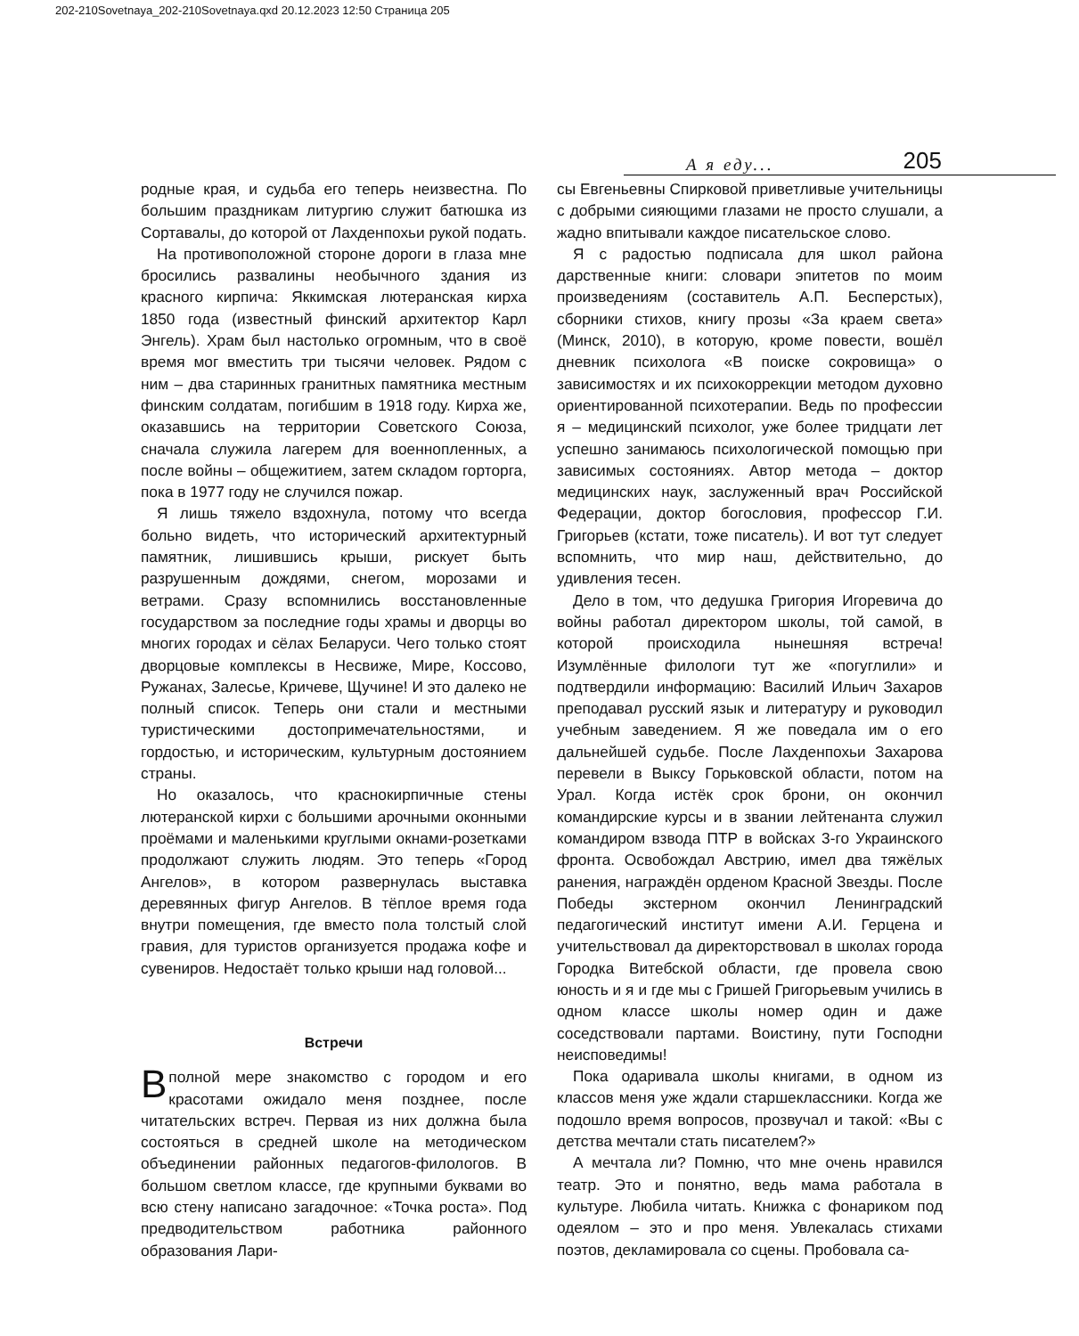202-210Sovetnaya_202-210Sovetnaya.qxd 20.12.2023 12:50 Страница 205
А я еду... 205
родные края, и судьба его теперь неизвестна. По большим праздникам литургию служит батюшка из Сортавалы, до которой от Лахденпохьи рукой подать.
На противоположной стороне дороги в глаза мне бросились развалины необычного здания из красного кирпича: Яккимская лютеранская кирха 1850 года (известный финский архитектор Карл Энгель). Храм был настолько огромным, что в своё время мог вместить три тысячи человек. Рядом с ним – два старинных гранитных памятника местным финским солдатам, погибшим в 1918 году. Кирха же, оказавшись на территории Советского Союза, сначала служила лагерем для военнопленных, а после войны – общежитием, затем складом горторга, пока в 1977 году не случился пожар.
Я лишь тяжело вздохнула, потому что всегда больно видеть, что исторический архитектурный памятник, лишившись крыши, рискует быть разрушенным дождями, снегом, морозами и ветрами. Сразу вспомнились восстановленные государством за последние годы храмы и дворцы во многих городах и сёлах Беларуси. Чего только стоят дворцовые комплексы в Несвиже, Мире, Коссово, Ружанах, Залесье, Кричеве, Щучине! И это далеко не полный список. Теперь они стали и местными туристическими достопримечательностями, и гордостью, и историческим, культурным достоянием страны.
Но оказалось, что краснокирпичные стены лютеранской кирхи с большими арочными оконными проёмами и маленькими круглыми окнами-розетками продолжают служить людям. Это теперь «Город Ангелов», в котором развернулась выставка деревянных фигур Ангелов. В тёплое время года внутри помещения, где вместо пола толстый слой гравия, для туристов организуется продажа кофе и сувениров. Недостаёт только крыши над головой...
Встречи
Вполной мере знакомство с городом и его красотами ожидало меня позднее, после читательских встреч. Первая из них должна была состояться в средней школе на методическом объединении районных педагогов-филологов. В большом светлом классе, где крупными буквами во всю стену написано загадочное: «Точка роста». Под предводительством работника районного образования Лари-
сы Евгеньевны Спирковой приветливые учительницы с добрыми сияющими глазами не просто слушали, а жадно впитывали каждое писательское слово.
Я с радостью подписала для школ района дарственные книги: словари эпитетов по моим произведениям (составитель А.П. Бесперстых), сборники стихов, книгу прозы «За краем света» (Минск, 2010), в которую, кроме повести, вошёл дневник психолога «В поиске сокровища» о зависимостях и их психокоррекции методом духовно ориентированной психотерапии. Ведь по профессии я – медицинский психолог, уже более тридцати лет успешно занимаюсь психологической помощью при зависимых состояниях. Автор метода – доктор медицинских наук, заслуженный врач Российской Федерации, доктор богословия, профессор Г.И. Григорьев (кстати, тоже писатель). И вот тут следует вспомнить, что мир наш, действительно, до удивления тесен.
Дело в том, что дедушка Григория Игоревича до войны работал директором школы, той самой, в которой происходила нынешняя встреча! Изумлённые филологи тут же «погуглили» и подтвердили информацию: Василий Ильич Захаров преподавал русский язык и литературу и руководил учебным заведением. Я же поведала им о его дальнейшей судьбе. После Лахденпохьи Захарова перевели в Выксу Горьковской области, потом на Урал. Когда истёк срок брони, он окончил командирские курсы и в звании лейтенанта служил командиром взвода ПТР в войсках 3-го Украинского фронта. Освобождал Австрию, имел два тяжёлых ранения, награждён орденом Красной Звезды. После Победы экстерном окончил Ленинградский педагогический институт имени А.И. Герцена и учительствовал да директорствовал в школах города Городка Витебской области, где провела свою юность и я и где мы с Гришей Григорьевым учились в одном классе школы номер один и даже соседствовали партами. Воистину, пути Господни неисповедимы!
Пока одаривала школы книгами, в одном из классов меня уже ждали старшеклассники. Когда же подошло время вопросов, прозвучал и такой: «Вы с детства мечтали стать писателем?»
А мечтала ли? Помню, что мне очень нравился театр. Это и понятно, ведь мама работала в культуре. Любила читать. Книжка с фонариком под одеялом – это и про меня. Увлекалась стихами поэтов, декламировала со сцены. Пробовала са-